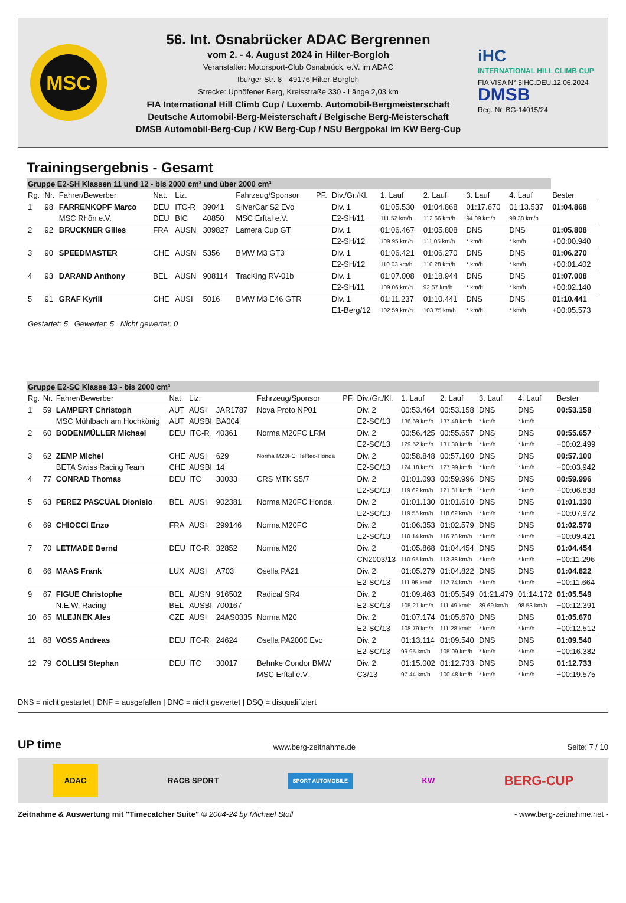MSC
56. Int. Osnabrücker ADAC Bergrennen
vom 2. - 4. August 2024 in Hilter-Borgloh
Veranstalter: Motorsport-Club Osnabrück. e.V. im ADAC
Iburger Str. 8 - 49176 Hilter-Borgloh
Strecke: Uphöfener Berg, Kreisstraße 330 - Länge 2,03 km
FIA International Hill Climb Cup / Luxemb. Automobil-Bergmeisterschaft
Deutsche Automobil-Berg-Meisterschaft / Belgische Berg-Meisterschaft
DMSB Automobil-Berg-Cup / KW Berg-Cup / NSU Bergpokal im KW Berg-Cup
iHC
INTERNATIONAL HILL CLIMB CUP
FIA VISA N° 5IHC.DEU.12.06.2024
DMSB
Reg. Nr. BG-14015/24
Trainingsergebnis - Gesamt
| Gruppe E2-SH Klassen 11 und 12 - bis 2000 cm³ und über 2000 cm³ | | | | | | | | | | | | | |
| Rg. | Nr. | Fahrer/Bewerber | Nat. | Liz. | | Fahrzeug/Sponsor | PF. | Div./Gr./Kl. | 1. Lauf | 2. Lauf | 3. Lauf | 4. Lauf | Bester |
| 1 | 98 | FARRENKOPF Marco | DEU | ITC-R | 39041 | SilverCar S2 Evo | | Div. 1 | 01:05.530 | 01:04.868 | 01:17.670 | 01:13.537 | 01:04.868 |
| | | MSC Rhön e.V. | DEU | BIC | 40850 | MSC Erftal e.V. | | E2-SH/11 | 111.52 km/h | 112.66 km/h | 94.09 km/h | 99.38 km/h | |
| 2 | 92 | BRUCKNER Gilles | FRA | AUSN | 309827 | Lamera Cup GT | | Div. 1 | 01:06.467 | 01:05.808 | DNS | DNS | 01:05.808 |
| | | | | | | | | E2-SH/12 | 109.95 km/h | 111.05 km/h | * km/h | * km/h | +00:00.940 |
| 3 | 90 | SPEEDMASTER | CHE | AUSN | 5356 | BMW M3 GT3 | | Div. 1 | 01:06.421 | 01:06.270 | DNS | DNS | 01:06.270 |
| | | | | | | | | E2-SH/12 | 110.03 km/h | 110.28 km/h | * km/h | * km/h | +00:01.402 |
| 4 | 93 | DARAND Anthony | BEL | AUSN | 908114 | TracKing RV-01b | | Div. 1 | 01:07.008 | 01:18.944 | DNS | DNS | 01:07.008 |
| | | | | | | | | E2-SH/11 | 109.06 km/h | 92.57 km/h | * km/h | * km/h | +00:02.140 |
| 5 | 91 | GRAF Kyrill | CHE | AUSI | 5016 | BMW M3 E46 GTR | | Div. 1 | 01:11.237 | 01:10.441 | DNS | DNS | 01:10.441 |
| | | | | | | | | E1-Berg/12 | 102.59 km/h | 103.75 km/h | * km/h | * km/h | +00:05.573 |
Gestartet: 5 Gewertet: 5 Nicht gewertet: 0
| Gruppe E2-SC Klasse 13 - bis 2000 cm³ | | | | | | | | | | | | | |
| Rg. | Nr. | Fahrer/Bewerber | Nat. | Liz. | | Fahrzeug/Sponsor | PF. | Div./Gr./Kl. | 1. Lauf | 2. Lauf | 3. Lauf | 4. Lauf | Bester |
| 1 | 59 | LAMPERT Christoph | AUT | AUSI | JAR1787 | Nova Proto NP01 | | Div. 2 | 00:53.464 | 00:53.158 | DNS | DNS | 00:53.158 |
| | | MSC Mühlbach am Hochkönig | AUT | AUSBI | BA004 | | | E2-SC/13 | 136.69 km/h | 137.48 km/h | * km/h | * km/h | |
| 2 | 60 | BODENMÜLLER Michael | DEU | ITC-R | 40361 | Norma M20FC LRM | | Div. 2 | 00:56.425 | 00:55.657 | DNS | DNS | 00:55.657 |
| | | | | | | | | E2-SC/13 | 129.52 km/h | 131.30 km/h | * km/h | * km/h | +00:02.499 |
| 3 | 62 | ZEMP Michel | CHE | AUSI | 629 | Norma M20FC Helftec-Honda | | Div. 2 | 00:58.848 | 00:57.100 | DNS | DNS | 00:57.100 |
| | | BETA Swiss Racing Team | CHE | AUSBI | 14 | | | E2-SC/13 | 124.18 km/h | 127.99 km/h | * km/h | * km/h | +00:03.942 |
| 4 | 77 | CONRAD Thomas | DEU | ITC | 30033 | CRS MTK S5/7 | | Div. 2 | 01:01.093 | 00:59.996 | DNS | DNS | 00:59.996 |
| | | | | | | | | E2-SC/13 | 119.62 km/h | 121.81 km/h | * km/h | * km/h | +00:06.838 |
| 5 | 63 | PEREZ PASCUAL Dionisio | BEL | AUSI | 902381 | Norma M20FC Honda | | Div. 2 | 01:01.130 | 01:01.610 | DNS | DNS | 01:01.130 |
| | | | | | | | | E2-SC/13 | 119.55 km/h | 118.62 km/h | * km/h | * km/h | +00:07.972 |
| 6 | 69 | CHIOCCI Enzo | FRA | AUSI | 299146 | Norma M20FC | | Div. 2 | 01:06.353 | 01:02.579 | DNS | DNS | 01:02.579 |
| | | | | | | | | E2-SC/13 | 110.14 km/h | 116.78 km/h | * km/h | * km/h | +00:09.421 |
| 7 | 70 | LETMADE Bernd | DEU | ITC-R | 32852 | Norma M20 | | Div. 2 | 01:05.868 | 01:04.454 | DNS | DNS | 01:04.454 |
| | | | | | | | | CN2003/13 | 110.95 km/h | 113.38 km/h | * km/h | * km/h | +00:11.296 |
| 8 | 66 | MAAS Frank | LUX | AUSI | A703 | Osella PA21 | | Div. 2 | 01:05.279 | 01:04.822 | DNS | DNS | 01:04.822 |
| | | | | | | | | E2-SC/13 | 111.95 km/h | 112.74 km/h | * km/h | * km/h | +00:11.664 |
| 9 | 67 | FIGUE Christophe | BEL | AUSN | 916502 | Radical SR4 | | Div. 2 | 01:09.463 | 01:05.549 | 01:21.479 | 01:14.172 | 01:05.549 |
| | | N.E.W. Racing | BEL | AUSBI | 700167 | | | E2-SC/13 | 105.21 km/h | 111.49 km/h | 89.69 km/h | 98.53 km/h | +00:12.391 |
| 10 | 65 | MLEJNEK Ales | CZE | AUSI | 24AS0335 | Norma M20 | | Div. 2 | 01:07.174 | 01:05.670 | DNS | DNS | 01:05.670 |
| | | | | | | | | E2-SC/13 | 108.79 km/h | 111.28 km/h | * km/h | * km/h | +00:12.512 |
| 11 | 68 | VOSS Andreas | DEU | ITC-R | 24624 | Osella PA2000 Evo | | Div. 2 | 01:13.114 | 01:09.540 | DNS | DNS | 01:09.540 |
| | | | | | | | | E2-SC/13 | 99.95 km/h | 105.09 km/h | * km/h | * km/h | +00:16.382 |
| 12 | 79 | COLLISI Stephan | DEU | ITC | 30017 | Behnke Condor BMW | | Div. 2 | 01:15.002 | 01:12.733 | DNS | DNS | 01:12.733 |
| | | | | | | MSC Erftal e.V. | | C3/13 | 97.44 km/h | 100.48 km/h | * km/h | * km/h | +00:19.575 |
DNS = nicht gestartet | DNF = ausgefallen | DNC = nicht gewertet | DSQ = disqualifiziert
UP time www.berg-zeitnahme.de Seite: 7 / 10
ADAC RACB SPORT SPORT AUTOMOBILE KW BERG-CUP
Zeitnahme & Auswertung mit "Timecatcher Suite" © 2004-24 by Michael Stoll - www.berg-zeitnahme.net -